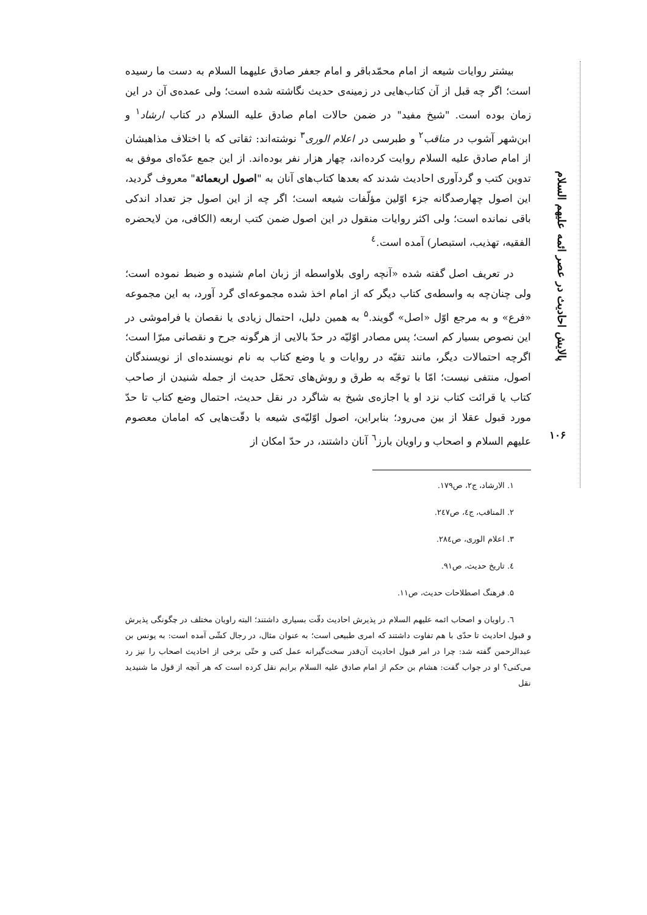پالایش احادیث در عصر ائمه علیهم السلام
۱۰۶
بیشتر روایات شیعه از امام محمّدباقر و امام جعفر صادق علیهما السلام به دست ما رسیده است؛ اگر چه قبل از آن کتاب‌هایی در زمینه‌ی حدیث نگاشته شده است؛ ولی عمده‌ی آن در این زمان بوده است. "شیخ مفید" در ضمن حالات امام صادق علیه السلام در کتاب ارشاد<sup>۱</sup> و ابن‌شهر آشوب در مناقب<sup>۲</sup> و طبرسی در اعلام الوری<sup>۳</sup> نوشته‌اند: ثقاتی که با اختلاف مذاهبشان از امام صادق علیه السلام روایت کرده‌اند، چهار هزار نفر بوده‌اند. از این جمع عدّه‌ای موفق به تدوین کتب و گردآوری احادیث شدند که بعدها کتاب‌های آنان به "اصول اربعمائة" معروف گردید، این اصول چهارصدگانه جزء اوّلین مؤلّفات شیعه است؛ اگر چه از این اصول جز تعداد اندکی باقی نمانده است؛ ولی اکثر روایات منقول در این اصول ضمن کتب اربعه (الکافی، من لایحضره الفقیه، تهذیب، استبصار) آمده است.<sup>٤</sup>
در تعریف اصل گفته شده «آنچه راوی بلاواسطه از زبان امام شنیده و ضبط نموده است؛ ولی چنان‌چه به واسطه‌ی کتاب دیگر که از امام اخذ شده مجموعه‌ای گرد آورد، به این مجموعه «فرع» و به مرجع اوّل «اصل» گویند.<sup>۵</sup> به همین دلیل، احتمال زیادی یا نقصان یا فراموشی در این نصوص بسیار کم است؛ پس مصادر اوّلیّه در حدّ بالایی از هرگونه جرح و نقصانی مبرّا است؛ اگرچه احتمالات دیگر، مانند تقیّه در روایات و یا وضع کتاب به نام نویسنده‌ای از نویسندگان اصول، منتفی نیست؛ امّا با توجّه به طرق و روش‌های تحمّل حدیث از جمله شنیدن از صاحب کتاب یا قرائت کتاب نزد او یا اجازه‌ی شیخ به شاگرد در نقل حدیث، احتمال وضع کتاب تا حدّ مورد قبول عقلا از بین می‌رود؛ بنابراین، اصول اوّلیّه‌ی شیعه با دقّت‌هایی که امامان معصوم علیهم السلام و اصحاب و راویان بارز<sup>٦</sup> آنان داشتند، در حدّ امکان از
۱. الارشاد، ج۲، ص۱۷۹.
۲. المناقب، ج٤، ص۲٤۷.
۳. اعلام الوری، ص۲۸٤.
٤. تاریخ حدیث، ص۹۱.
۵. فرهنگ اصطلاحات حدیث، ص۱۱.
٦. راویان و اصحاب ائمه علیهم السلام در پذیرش احادیث دقّت بسیاری داشتند؛ البته راویان مختلف در چگونگی پذیرش و قبول احادیث تا حدّی با هم تفاوت داشتند که امری طبیعی است؛ به عنوان مثال، در رجال کشّی آمده است: به یونس بن عبدالرحمن گفته شد: چرا در امر قبول احادیث آن‌قدر سخت‌گیرانه عمل کنی و حتّی برخی از احادیث اصحاب را نیز رد می‌کنی؟ او در جواب گفت: هشام بن حکم از امام صادق علیه السلام برایم نقل کرده است که هر آنچه از قول ما شنیدید نقل